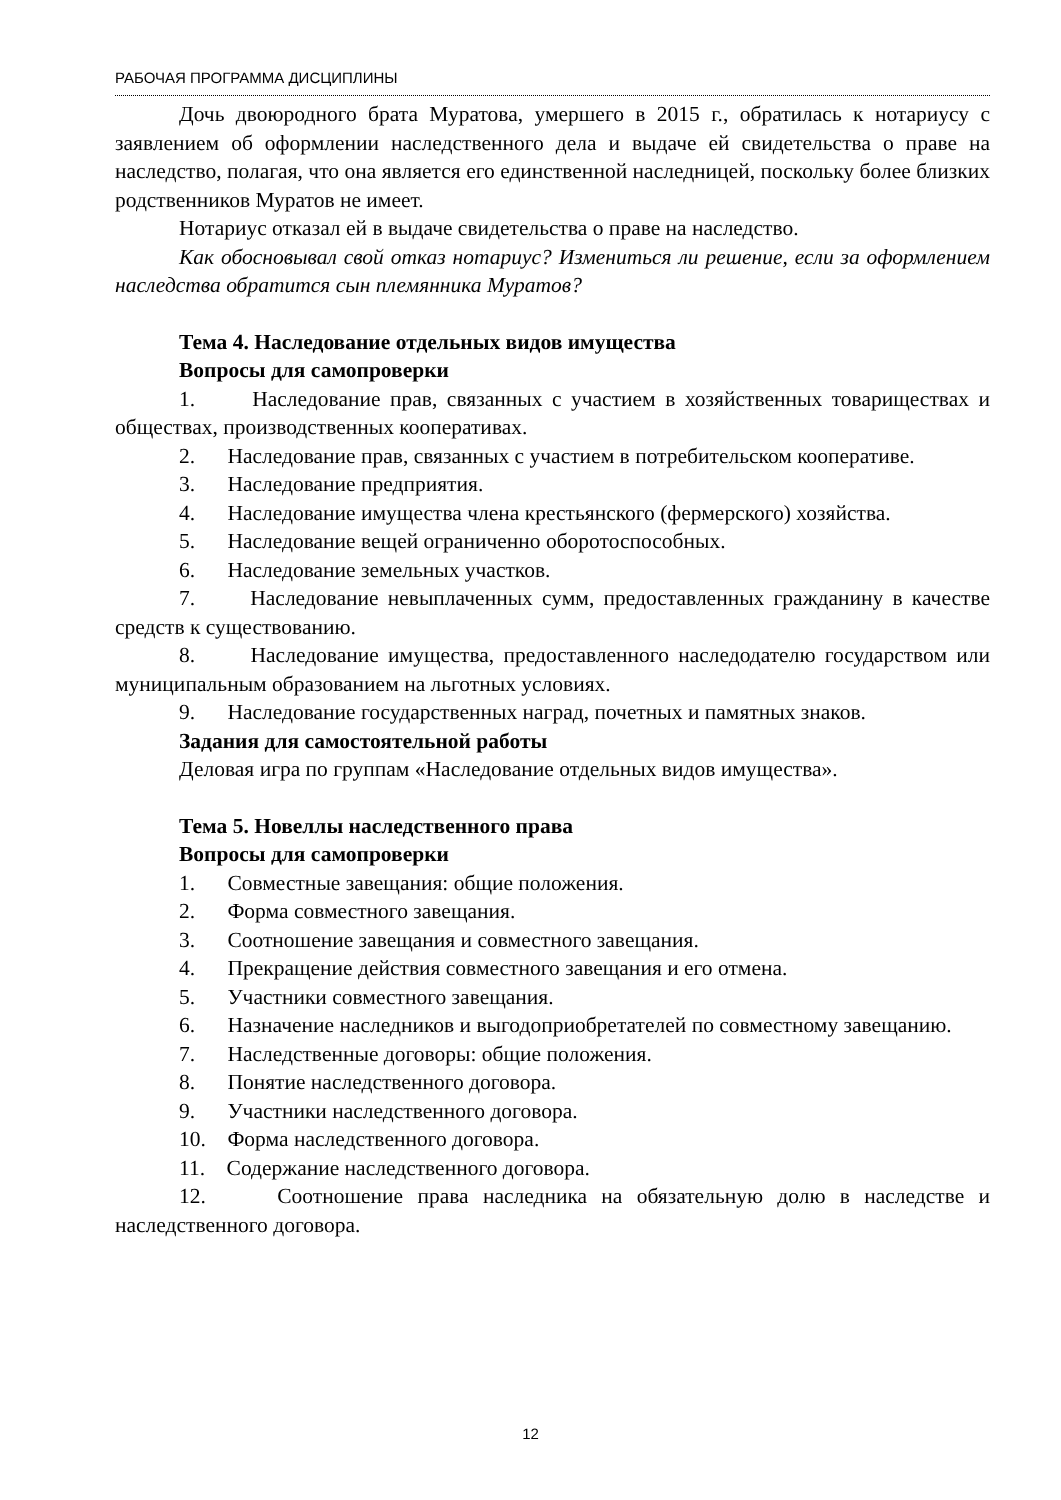РАБОЧАЯ ПРОГРАММА ДИСЦИПЛИНЫ
Дочь двоюродного брата Муратова, умершего в 2015 г., обратилась к нотариусу с заявлением об оформлении наследственного дела и выдаче ей свидетельства о праве на наследство, полагая, что она является его единственной наследницей, поскольку более близких родственников Муратов не имеет.
Нотариус отказал ей в выдаче свидетельства о праве на наследство.
Как обосновывал свой отказ нотариус? Измениться ли решение, если за оформлением наследства обратится сын племянника Муратов?
Тема 4. Наследование отдельных видов имущества
Вопросы для самопроверки
1. Наследование прав, связанных с участием в хозяйственных товариществах и обществах, производственных кооперативах.
2. Наследование прав, связанных с участием в потребительском кооперативе.
3. Наследование предприятия.
4. Наследование имущества члена крестьянского (фермерского) хозяйства.
5. Наследование вещей ограниченно оборотоспособных.
6. Наследование земельных участков.
7. Наследование невыплаченных сумм, предоставленных гражданину в качестве средств к существованию.
8. Наследование имущества, предоставленного наследодателю государством или муниципальным образованием на льготных условиях.
9. Наследование государственных наград, почетных и памятных знаков.
Задания для самостоятельной работы
Деловая игра по группам «Наследование отдельных видов имущества».
Тема 5. Новеллы наследственного права
Вопросы для самопроверки
1. Совместные завещания: общие положения.
2. Форма совместного завещания.
3. Соотношение завещания и совместного завещания.
4. Прекращение действия совместного завещания и его отмена.
5. Участники совместного завещания.
6. Назначение наследников и выгодоприобретателей по совместному завещанию.
7. Наследственные договоры: общие положения.
8. Понятие наследственного договора.
9. Участники наследственного договора.
10. Форма наследственного договора.
11. Содержание наследственного договора.
12. Соотношение права наследника на обязательную долю в наследстве и наследственного договора.
12